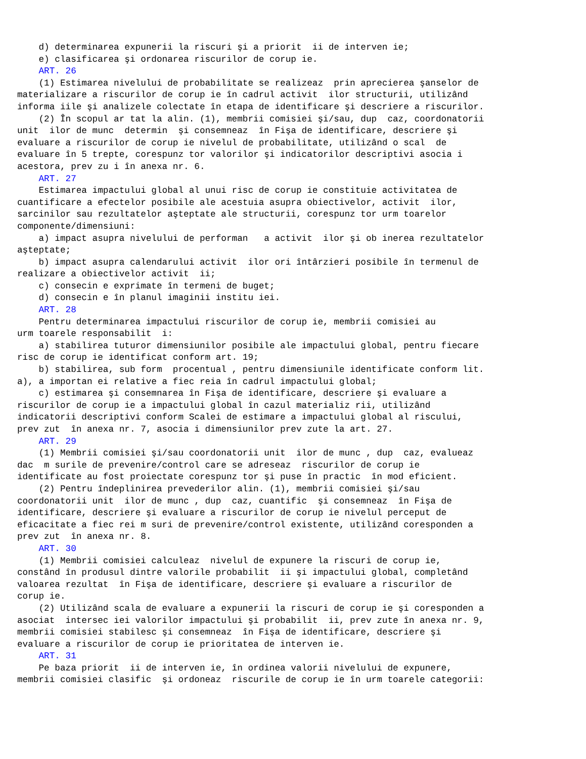d) determinarea expunerii la riscuri şi a priorit  ii de interven ie;
    e) clasificarea şi ordonarea riscurilor de corup ie.
    ART. 26
    (1) Estimarea nivelului de probabilitate se realizeaz  prin aprecierea şanselor de
materializare a riscurilor de corup ie în cadrul activit  ilor structurii, utilizând
informa iile şi analizele colectate în etapa de identificare şi descriere a riscurilor.
    (2) În scopul ar tat la alin. (1), membrii comisiei şi/sau, dup  caz, coordonatorii
unit  ilor de munc  determin  şi consemneaz  în Fişa de identificare, descriere şi
evaluare a riscurilor de corup ie nivelul de probabilitate, utilizând o scal  de
evaluare în 5 trepte, corespunz tor valorilor şi indicatorilor descriptivi asocia i
acestora, prev zu i în anexa nr. 6.
    ART. 27
    Estimarea impactului global al unui risc de corup ie constituie activitatea de
cuantificare a efectelor posibile ale acestuia asupra obiectivelor, activit  ilor,
sarcinilor sau rezultatelor aşteptate ale structurii, corespunz tor urm toarelor
componente/dimensiuni:
    a) impact asupra nivelului de performan   a activit  ilor şi ob inerea rezultatelor
aşteptate;
    b) impact asupra calendarului activit  ilor ori întârzieri posibile în termenul de
realizare a obiectivelor activit  ii;
    c) consecin e exprimate în termeni de buget;
    d) consecin e în planul imaginii institu iei.
    ART. 28
    Pentru determinarea impactului riscurilor de corup ie, membrii comisiei au
urm toarele responsabilit  i:
    a) stabilirea tuturor dimensiunilor posibile ale impactului global, pentru fiecare
risc de corup ie identificat conform art. 19;
    b) stabilirea, sub form  procentual , pentru dimensiunile identificate conform lit.
a), a importan ei relative a fiec reia în cadrul impactului global;
    c) estimarea şi consemnarea în Fişa de identificare, descriere şi evaluare a
riscurilor de corup ie a impactului global în cazul materializ rii, utilizând
indicatorii descriptivi conform Scalei de estimare a impactului global al riscului,
prev zut  în anexa nr. 7, asocia i dimensiunilor prev zute la art. 27.
    ART. 29
    (1) Membrii comisiei şi/sau coordonatorii unit  ilor de munc , dup  caz, evalueaz
dac  m surile de prevenire/control care se adreseaz  riscurilor de corup ie
identificate au fost proiectate corespunz tor şi puse în practic  în mod eficient.
    (2) Pentru îndeplinirea prevederilor alin. (1), membrii comisiei şi/sau
coordonatorii unit  ilor de munc , dup  caz, cuantific  şi consemneaz  în Fişa de
identificare, descriere şi evaluare a riscurilor de corup ie nivelul perceput de
eficacitate a fiec rei m suri de prevenire/control existente, utilizând coresponden a
prev zut  în anexa nr. 8.
    ART. 30
    (1) Membrii comisiei calculeaz  nivelul de expunere la riscuri de corup ie,
constând în produsul dintre valorile probabilit  ii şi impactului global, completând
valoarea rezultat  în Fişa de identificare, descriere şi evaluare a riscurilor de
corup ie.
    (2) Utilizând scala de evaluare a expunerii la riscuri de corup ie şi coresponden a
asociat  intersec iei valorilor impactului şi probabilit  ii, prev zute în anexa nr. 9,
membrii comisiei stabilesc şi consemneaz  în Fişa de identificare, descriere şi
evaluare a riscurilor de corup ie prioritatea de interven ie.
    ART. 31
    Pe baza priorit  ii de interven ie, în ordinea valorii nivelului de expunere,
membrii comisiei clasific  şi ordoneaz  riscurile de corup ie în urm toarele categorii: